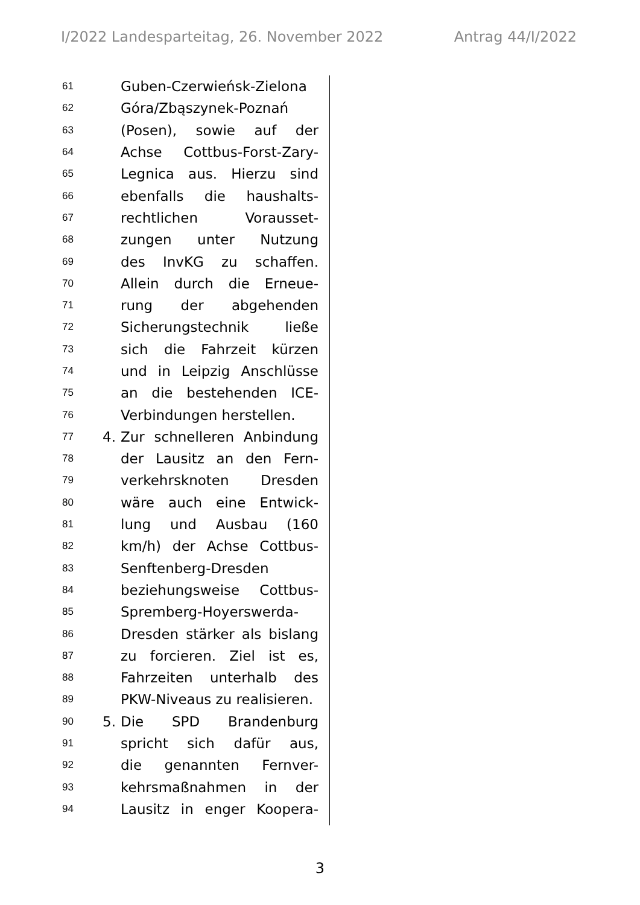I/2022 Landesparteitag, 26. November 2022 Antrag 44/I/2022
61 Guben-Czerwieńsk-Zielona
62 Góra/Zbąszynek-Poznań
63 (Posen), sowie auf der
64 Achse Cottbus-Forst-Zary-
65 Legnica aus. Hierzu sind
66 ebenfalls die haushalts-
67 rechtlichen Voraus­set-
68 zungen unter Nutzung
69 des InvKG zu schaffen.
70 Allein durch die Erneue-
71 rung der abgehenden
72 Sicherungstechnik ließe
73 sich die Fahrzeit kürzen
74 und in Leipzig Anschlüsse
75 an die bestehenden ICE-
76 Verbindungen herstellen.
77 4. Zur schnelleren Anbindung
78 der Lausitz an den Fern-
79 verkehrsknoten Dresden
80 wäre auch eine Entwick-
81 lung und Ausbau (160
82 km/h) der Achse Cottbus-
83 Senftenberg-Dresden
84 beziehungsweise Cottbus-
85 Spremberg-Hoyerswerda-
86 Dresden stärker als bislang
87 zu forcieren. Ziel ist es,
88 Fahrzeiten unterhalb des
89 PKW-Niveaus zu realisieren.
90 5. Die SPD Brandenburg
91 spricht sich dafür aus,
92 die genannten Fernver-
93 kehrsmaßnahmen in der
94 Lausitz in enger Koopera-
3